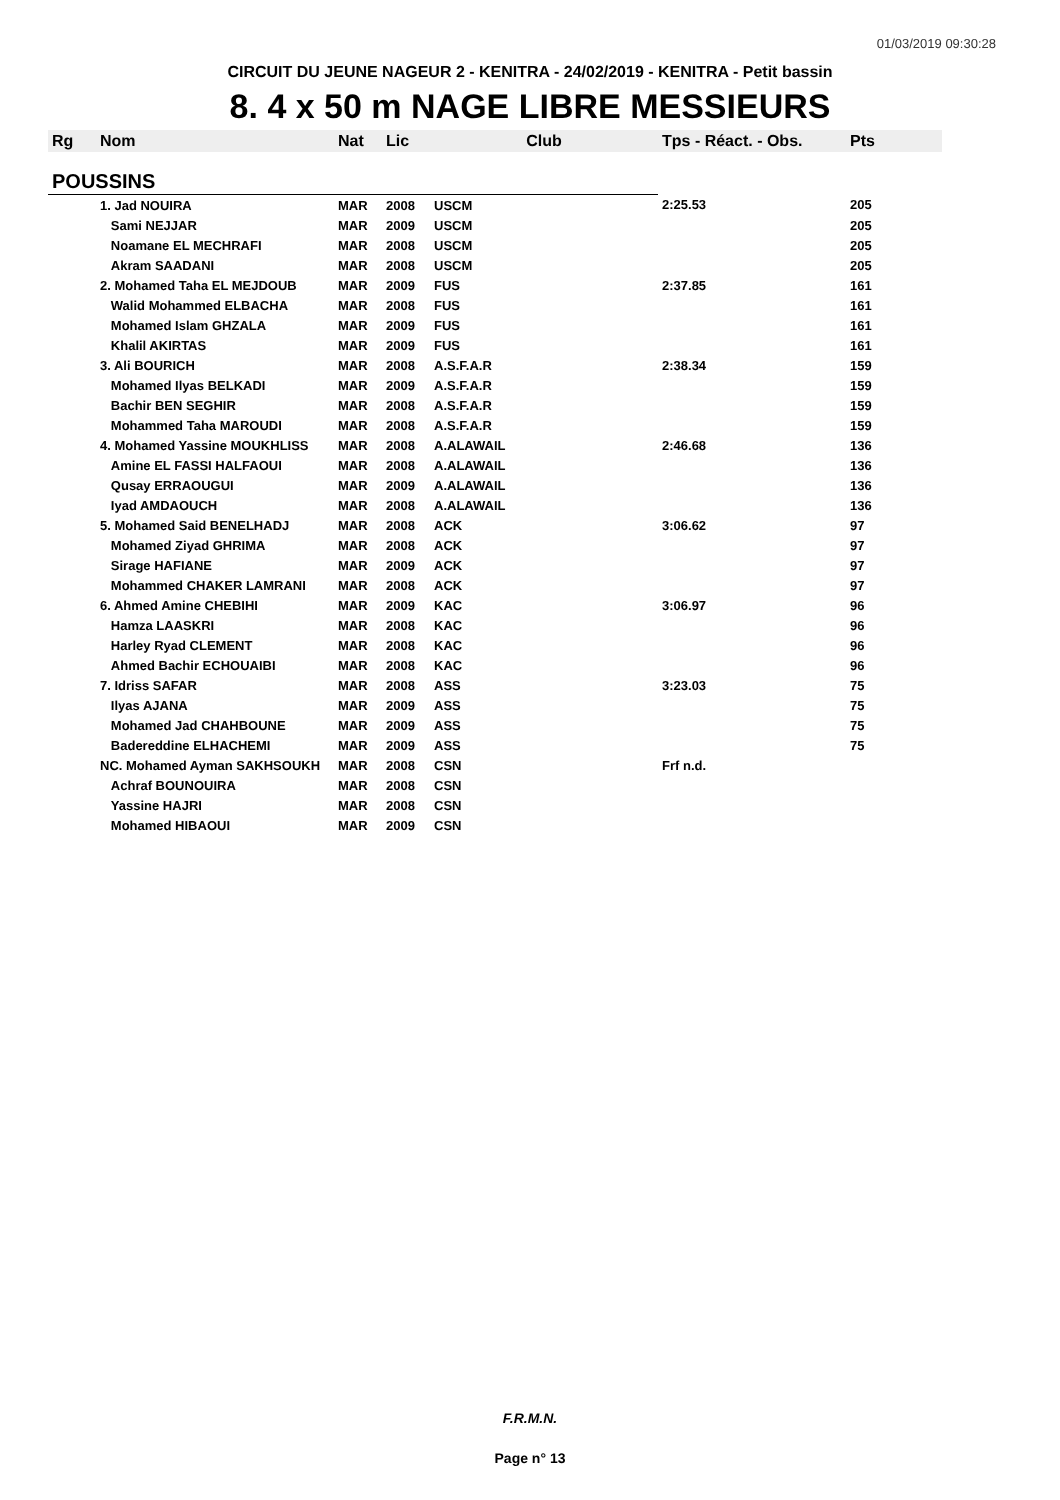01/03/2019 09:30:28
CIRCUIT DU JEUNE NAGEUR 2 - KENITRA - 24/02/2019 - KENITRA - Petit bassin
8. 4 x 50 m NAGE LIBRE MESSIEURS
| Rg | Nom | Nat | Lic | Club | Tps - Réact. - Obs. | Pts |
| --- | --- | --- | --- | --- | --- | --- |
| POUSSINS | | | | | | |
| | 1. Jad NOUIRA | MAR | 2008 | USCM | 2:25.53 | 205 |
| | Sami NEJJAR | MAR | 2009 | USCM | | 205 |
| | Noamane EL MECHRAFI | MAR | 2008 | USCM | | 205 |
| | Akram SAADANI | MAR | 2008 | USCM | | 205 |
| | 2. Mohamed Taha EL MEJDOUB | MAR | 2009 | FUS | 2:37.85 | 161 |
| | Walid Mohammed ELBACHA | MAR | 2008 | FUS | | 161 |
| | Mohamed Islam GHZALA | MAR | 2009 | FUS | | 161 |
| | Khalil AKIRTAS | MAR | 2009 | FUS | | 161 |
| | 3. Ali BOURICH | MAR | 2008 | A.S.F.A.R | 2:38.34 | 159 |
| | Mohamed Ilyas BELKADI | MAR | 2009 | A.S.F.A.R | | 159 |
| | Bachir BEN SEGHIR | MAR | 2008 | A.S.F.A.R | | 159 |
| | Mohammed Taha MAROUDI | MAR | 2008 | A.S.F.A.R | | 159 |
| | 4. Mohamed Yassine MOUKHLISS | MAR | 2008 | A.ALAWAIL | 2:46.68 | 136 |
| | Amine EL FASSI HALFAOUI | MAR | 2008 | A.ALAWAIL | | 136 |
| | Qusay ERRAOUGUI | MAR | 2009 | A.ALAWAIL | | 136 |
| | Iyad AMDAOUCH | MAR | 2008 | A.ALAWAIL | | 136 |
| | 5. Mohamed Said BENELHADJ | MAR | 2008 | ACK | 3:06.62 | 97 |
| | Mohamed Ziyad GHRIMA | MAR | 2008 | ACK | | 97 |
| | Sirage HAFIANE | MAR | 2009 | ACK | | 97 |
| | Mohammed CHAKER LAMRANI | MAR | 2008 | ACK | | 97 |
| | 6. Ahmed Amine CHEBIHI | MAR | 2009 | KAC | 3:06.97 | 96 |
| | Hamza LAASKRI | MAR | 2008 | KAC | | 96 |
| | Harley Ryad CLEMENT | MAR | 2008 | KAC | | 96 |
| | Ahmed Bachir ECHOUAIBI | MAR | 2008 | KAC | | 96 |
| | 7. Idriss SAFAR | MAR | 2008 | ASS | 3:23.03 | 75 |
| | Ilyas AJANA | MAR | 2009 | ASS | | 75 |
| | Mohamed Jad CHAHBOUNE | MAR | 2009 | ASS | | 75 |
| | Badereddine ELHACHEMI | MAR | 2009 | ASS | | 75 |
| | NC. Mohamed Ayman SAKHSOUKH | MAR | 2008 | CSN | Frf n.d. | |
| | Achraf BOUNOUIRA | MAR | 2008 | CSN | | |
| | Yassine HAJRI | MAR | 2008 | CSN | | |
| | Mohamed HIBAOUI | MAR | 2009 | CSN | | |
F.R.M.N.
Page n° 13